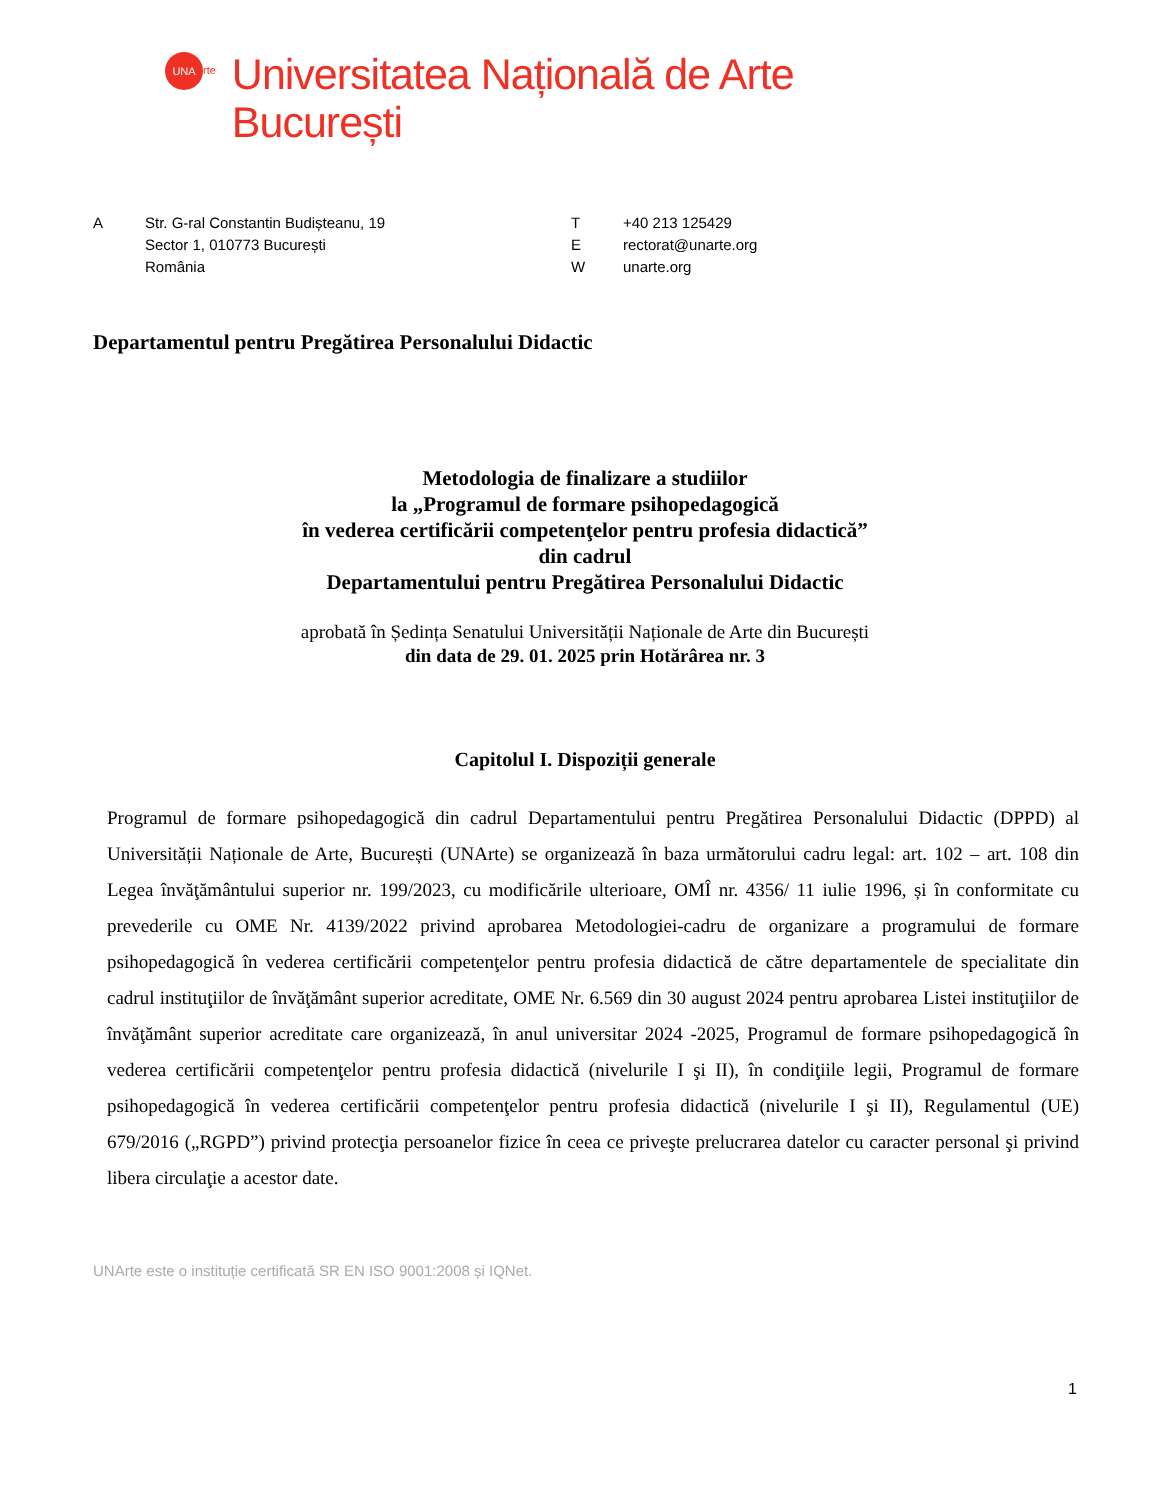UNA
rte
Universitatea Națională de Arte
București
A Str. G-ral Constantin Budișteanu, 19
Sector 1, 010773 București
România
T
E
W
+40 213 125429
rectorat@unarte.org
unarte.org
Departamentul pentru Pregătirea Personalului Didactic
Metodologia de finalizare a studiilor
la „Programul de formare psihopedagogică
în vederea certificării competenţelor pentru profesia didactică”
din cadrul
Departamentului pentru Pregătirea Personalului Didactic
aprobată în Ședința Senatului Universității Naționale de Arte din București
din data de 29. 01. 2025 prin Hotărârea nr. 3
Capitolul I. Dispoziții generale
Programul de formare psihopedagogică din cadrul Departamentului pentru Pregătirea Personalului Didactic (DPPD) al Universității Naționale de Arte, București (UNArte) se organizează în baza următorului cadru legal: art. 102 – art. 108 din Legea învăţământului superior nr. 199/2023, cu modificările ulterioare, OMÎ nr. 4356/ 11 iulie 1996, și în conformitate cu prevederile cu OME Nr. 4139/2022 privind aprobarea Metodologiei-cadru de organizare a programului de formare psihopedagogică în vederea certificării competenţelor pentru profesia didactică de către departamentele de specialitate din cadrul instituţiilor de învăţământ superior acreditate, OME Nr. 6.569 din 30 august 2024 pentru aprobarea Listei instituţiilor de învăţământ superior acreditate care organizează, în anul universitar 2024 -2025, Programul de formare psihopedagogică în vederea certificării competenţelor pentru profesia didactică (nivelurile I şi II), în condiţiile legii, Programul de formare psihopedagogică în vederea certificării competenţelor pentru profesia didactică (nivelurile I şi II), Regulamentul (UE) 679/2016 („RGPD”) privind protecţia persoanelor fizice în ceea ce priveşte prelucrarea datelor cu caracter personal şi privind libera circulaţie a acestor date.
UNArte este o instituție certificată SR EN ISO 9001:2008 și IQNet.
1